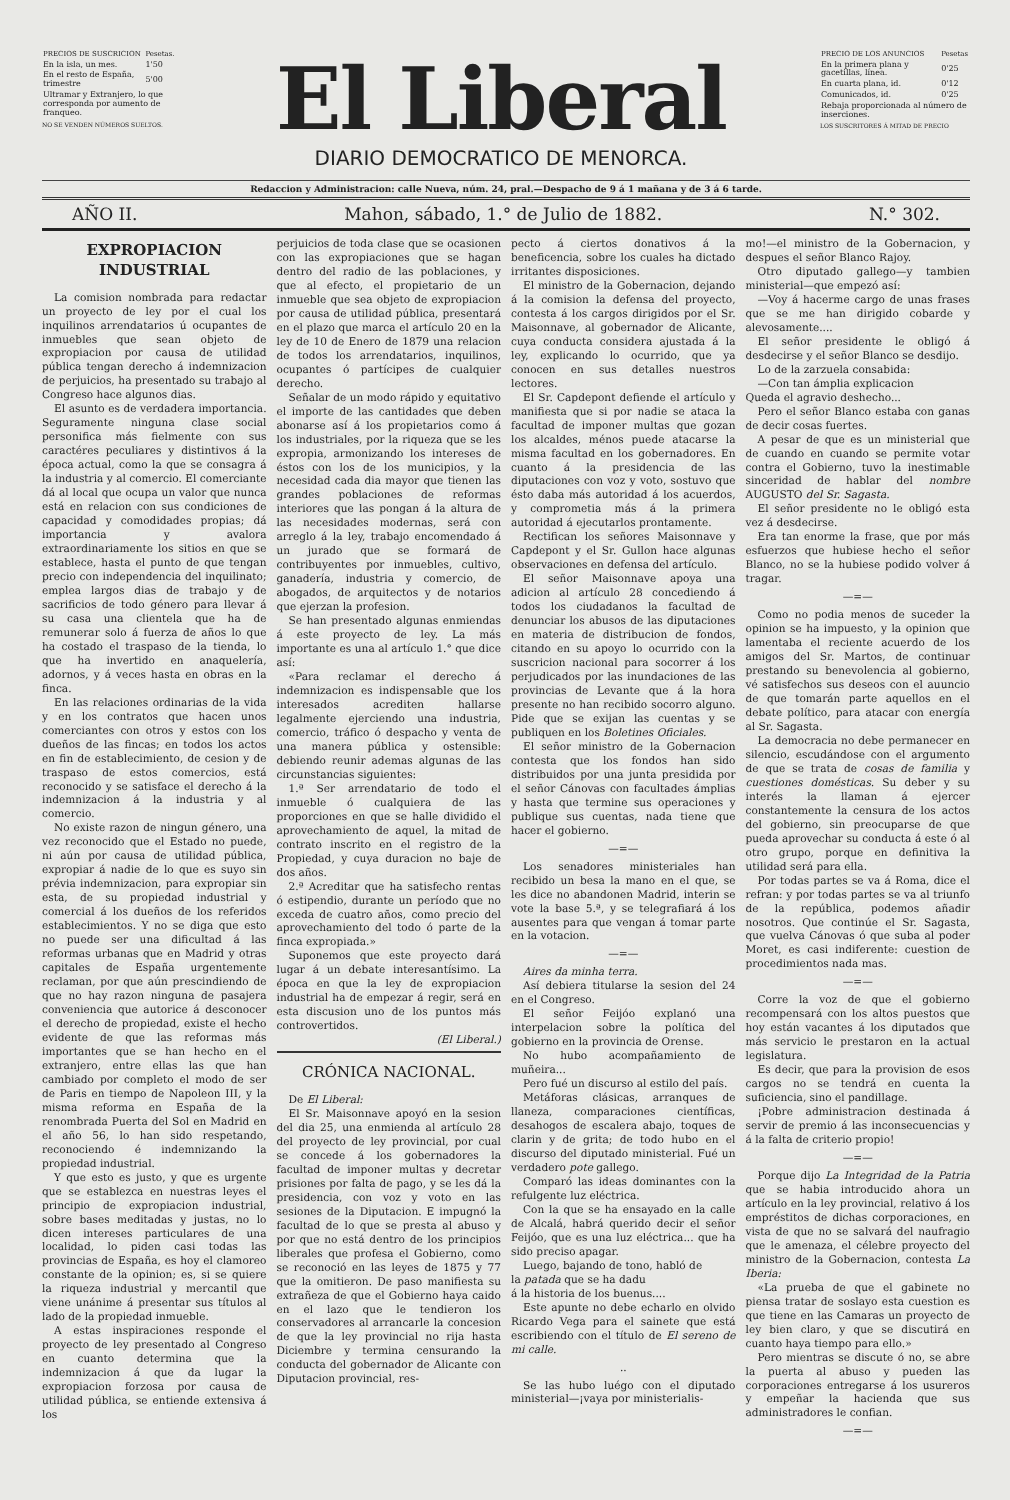| PRECIOS DE SUSCRICION | Pesetas. |
| --- | --- |
| En la isla, un mes. | 1'50 |
| En el resto de España, trimestre | 5'00 |
| Ultramar y Extranjero, lo que corresponda por aumento de franqueo. | |
NO SE VENDEN NÚMEROS SUELTOS.
El Liberal
DIARIO DEMOCRATICO DE MENORCA.
| PRECIO DE LOS ANUNCIOS | Pesetas |
| --- | --- |
| En la primera plana y gacetillas, línea. | 0'25 |
| En cuarta plana, id. | 0'12 |
| Comunicados, id. | 0'25 |
| Rebaja proporcionada al número de inserciones. | |
LOS SUSCRITORES Á MITAD DE PRECIO
Redaccion y Administracion: calle Nueva, núm. 24, pral.—Despacho de 9 á 1 mañana y de 3 á 6 tarde.
AÑO II. Mahon, sábado, 1.° de Julio de 1882. N.° 302.
EXPROPIACION INDUSTRIAL
La comision nombrada para redactar un proyecto de ley por el cual los inquilinos arrendatarios ú ocupantes de inmuebles que sean objeto de expropiacion por causa de utilidad pública tengan derecho á indemnizacion de perjuicios, ha presentado su trabajo al Congreso hace algunos dias.
El asunto es de verdadera importancia. Seguramente ninguna clase social personifica más fielmente con sus caractéres peculiares y distintivos á la época actual, como la que se consagra á la industria y al comercio. El comerciante dá al local que ocupa un valor que nunca está en relacion con sus condiciones de capacidad y comodidades propias; dá importancia y avalora extraordinariamente los sitios en que se establece, hasta el punto de que tengan precio con independencia del inquilinato; emplea largos dias de trabajo y de sacrificios de todo género para llevar á su casa una clientela que ha de remunerar solo á fuerza de años lo que ha costado el traspaso de la tienda, lo que ha invertido en anaquelería, adornos, y á veces hasta en obras en la finca.
En las relaciones ordinarias de la vida y en los contratos que hacen unos comerciantes con otros y estos con los dueños de las fincas; en todos los actos en fin de establecimiento, de cesion y de traspaso de estos comercios, está reconocido y se satisface el derecho á la indemnizacion á la industria y al comercio.
No existe razon de ningun género, una vez reconocido que el Estado no puede, ni aún por causa de utilidad pública, expropiar á nadie de lo que es suyo sin prévia indemnizacion, para expropiar sin esta, de su propiedad industrial y comercial á los dueños de los referidos establecimientos. Y no se diga que esto no puede ser una dificultad á las reformas urbanas que en Madrid y otras capitales de España urgentemente reclaman, por que aún prescindiendo de que no hay razon ninguna de pasajera conveniencia que autorice á desconocer el derecho de propiedad, existe el hecho evidente de que las reformas más importantes que se han hecho en el extranjero, entre ellas las que han cambiado por completo el modo de ser de Paris en tiempo de Napoleon III, y la misma reforma en España de la renombrada Puerta del Sol en Madrid en el año 56, lo han sido respetando, reconociendo é indemnizando la propiedad industrial.
Y que esto es justo, y que es urgente que se establezca en nuestras leyes el principio de expropiacion industrial, sobre bases meditadas y justas, no lo dicen intereses particulares de una localidad, lo piden casi todas las provincias de España, es hoy el clamoreo constante de la opinion; es, si se quiere la riqueza industrial y mercantil que viene unánime á presentar sus títulos al lado de la propiedad inmueble.
A estas inspiraciones responde el proyecto de ley presentado al Congreso en cuanto determina que la indemnizacion á que da lugar la expropiacion forzosa por causa de utilidad pública, se entiende extensiva á los
perjuicios de toda clase que se ocasionen con las expropiaciones que se hagan dentro del radio de las poblaciones, y que al efecto, el propietario de un inmueble que sea objeto de expropiacion por causa de utilidad pública, presentará en el plazo que marca el artículo 20 en la ley de 10 de Enero de 1879 una relacion de todos los arrendatarios, inquilinos, ocupantes ó partícipes de cualquier derecho.
Señalar de un modo rápido y equitativo el importe de las cantidades que deben abonarse así á los propietarios como á los industriales, por la riqueza que se les expropia, armonizando los intereses de éstos con los de los municipios, y la necesidad cada dia mayor que tienen las grandes poblaciones de reformas interiores que las pongan á la altura de las necesidades modernas, será con arreglo á la ley, trabajo encomendado á un jurado que se formará de contribuyentes por inmuebles, cultivo, ganadería, industria y comercio, de abogados, de arquitectos y de notarios que ejerzan la profesion.
Se han presentado algunas enmiendas á este proyecto de ley. La más importante es una al artículo 1.° que dice así:
«Para reclamar el derecho á indemnizacion es indispensable que los interesados acrediten hallarse legalmente ejerciendo una industria, comercio, tráfico ó despacho y venta de una manera pública y ostensible: debiendo reunir ademas algunas de las circunstancias siguientes:
1.ª Ser arrendatario de todo el inmueble ó cualquiera de las proporciones en que se halle dividido el aprovechamiento de aquel, la mitad de contrato inscrito en el registro de la Propiedad, y cuya duracion no baje de dos años.
2.ª Acreditar que ha satisfecho rentas ó estipendio, durante un período que no exceda de cuatro años, como precio del aprovechamiento del todo ó parte de la finca expropiada.»
Suponemos que este proyecto dará lugar á un debate interesantísimo. La época en que la ley de expropiacion industrial ha de empezar á regir, será en esta discusion uno de los puntos más controvertidos.
(El Liberal.)
CRÓNICA NACIONAL.
De El Liberal:
El Sr. Maisonnave apoyó en la sesion del dia 25, una enmienda al artículo 28 del proyecto de ley provincial, por cual se concede á los gobernadores la facultad de imponer multas y decretar prisiones por falta de pago, y se les dá la presidencia, con voz y voto en las sesiones de la Diputacion. E impugnó la facultad de lo que se presta al abuso y por que no está dentro de los principios liberales que profesa el Gobierno, como se reconoció en las leyes de 1875 y 77 que la omitieron. De paso manifiesta su extrañeza de que el Gobierno haya caido en el lazo que le tendieron los conservadores al arrancarle la concesion de que la ley provincial no rija hasta Diciembre y termina censurando la conducta del gobernador de Alicante con Diputacion provincial, res-
pecto á ciertos donativos á la beneficencia, sobre los cuales ha dictado irritantes disposiciones.
El ministro de la Gobernacion, dejando á la comision la defensa del proyecto, contesta á los cargos dirigidos por el Sr. Maisonnave, al gobernador de Alicante, cuya conducta considera ajustada á la ley, explicando lo ocurrido, que ya conocen en sus detalles nuestros lectores.
El Sr. Capdepont defiende el artículo y manifiesta que si por nadie se ataca la facultad de imponer multas que gozan los alcaldes, ménos puede atacarse la misma facultad en los gobernadores. En cuanto á la presidencia de las diputaciones con voz y voto, sostuvo que ésto daba más autoridad á los acuerdos, y comprometia más á la primera autoridad á ejecutarlos prontamente.
Rectifican los señores Maisonnave y Capdepont y el Sr. Gullon hace algunas observaciones en defensa del artículo.
El señor Maisonnave apoya una adicion al artículo 28 concediendo á todos los ciudadanos la facultad de denunciar los abusos de las diputaciones en materia de distribucion de fondos, citando en su apoyo lo ocurrido con la suscricion nacional para socorrer á los perjudicados por las inundaciones de las provincias de Levante que á la hora presente no han recibido socorro alguno. Pide que se exijan las cuentas y se publiquen en los Boletines Oficiales.
El señor ministro de la Gobernacion contesta que los fondos han sido distribuidos por una junta presidida por el señor Cánovas con facultades ámplias y hasta que termine sus operaciones y publique sus cuentas, nada tiene que hacer el gobierno.
—=—
Los senadores ministeriales han recibido un besa la mano en el que, se les dice no abandonen Madrid, interin se vote la base 5.ª, y se telegrafiará á los ausentes para que vengan á tomar parte en la votacion.
—=—
Aires da minha terra.
Así debiera titularse la sesion del 24 en el Congreso.
El señor Feijóo explanó una interpelacion sobre la política del gobierno en la provincia de Orense.
No hubo acompañamiento de muñeira...
Pero fué un discurso al estilo del país.
Metáforas clásicas, arranques de llaneza, comparaciones científicas, desahogos de escalera abajo, toques de clarin y de grita; de todo hubo en el discurso del diputado ministerial. Fué un verdadero pote gallego.
Comparó las ideas dominantes con la refulgente luz eléctrica.
Con la que se ha ensayado en la calle de Alcalá, habrá querido decir el señor Feijóo, que es una luz eléctrica... que ha sido preciso apagar.
Luego, bajando de tono, habló de
la patada que se ha dadu
á la historia de los buenus....
Este apunte no debe echarlo en olvido Ricardo Vega para el sainete que está escribiendo con el título de El sereno de mi calle.
..
Se las hubo luégo con el diputado ministerial—¡vaya por ministerialis-
mo!—el ministro de la Gobernacion, y despues el señor Blanco Rajoy.
Otro diputado gallego—y tambien ministerial—que empezó así:
—Voy á hacerme cargo de unas frases que se me han dirigido cobarde y alevosamente....
El señor presidente le obligó á desdecirse y el señor Blanco se desdijo.
Lo de la zarzuela consabida:
—Con tan ámplia explicacion
Queda el agravio deshecho...
Pero el señor Blanco estaba con ganas de decir cosas fuertes.
A pesar de que es un ministerial que de cuando en cuando se permite votar contra el Gobierno, tuvo la inestimable sinceridad de hablar del nombre AUGUSTO del Sr. Sagasta.
El señor presidente no le obligó esta vez á desdecirse.
Era tan enorme la frase, que por más esfuerzos que hubiese hecho el señor Blanco, no se la hubiese podido volver á tragar.
—=—
Como no podia menos de suceder la opinion se ha impuesto, y la opinion que lamentaba el reciente acuerdo de los amigos del Sr. Martos, de continuar prestando su benevolencia al gobierno, vé satisfechos sus deseos con el auuncio de que tomarán parte aquellos en el debate político, para atacar con energía al Sr. Sagasta.
La democracia no debe permanecer en silencio, escudándose con el argumento de que se trata de cosas de familia y cuestiones domésticas. Su deber y su interés la llaman á ejercer constantemente la censura de los actos del gobierno, sin preocuparse de que pueda aprovechar su conducta á este ó al otro grupo, porque en definitiva la utilidad será para ella.
Por todas partes se va á Roma, dice el refran: y por todas partes se va al triunfo de la república, podemos añadir nosotros. Que continúe el Sr. Sagasta, que vuelva Cánovas ó que suba al poder Moret, es casi indiferente: cuestion de procedimientos nada mas.
—=—
Corre la voz de que el gobierno recompensará con los altos puestos que hoy están vacantes á los diputados que más servicio le prestaron en la actual legislatura.
Es decir, que para la provision de esos cargos no se tendrá en cuenta la suficiencia, sino el pandillage.
¡Pobre administracion destinada á servir de premio á las inconsecuencias y á la falta de criterio propio!
—=—
Porque dijo La Integridad de la Patria que se habia introducido ahora un artículo en la ley provincial, relativo á los empréstitos de dichas corporaciones, en vista de que no se salvará del naufragio que le amenaza, el célebre proyecto del ministro de la Gobernacion, contesta La Iberia:
«La prueba de que el gabinete no piensa tratar de soslayo esta cuestion es que tiene en las Camaras un proyecto de ley bien claro, y que se discutirá en cuanto haya tiempo para ello.»
Pero mientras se discute ó no, se abre la puerta al abuso y pueden las corporaciones entregarse á los usureros y empeñar la hacienda que sus administradores le confian.
—=—